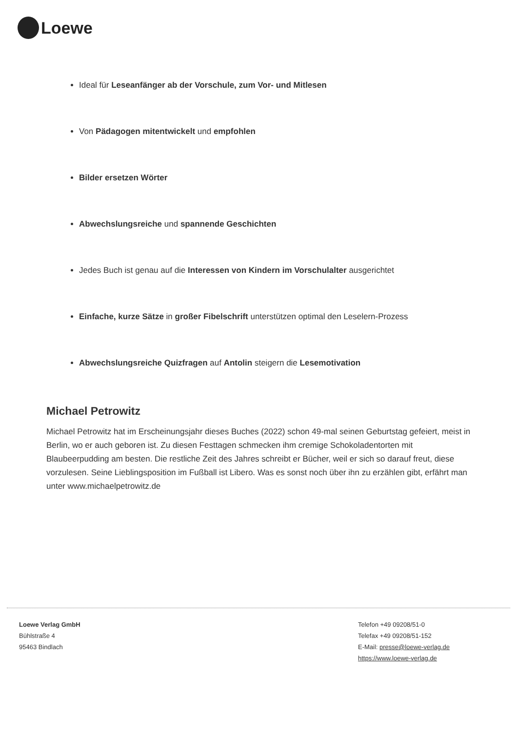Loewe
Ideal für Leseanfänger ab der Vorschule, zum Vor- und Mitlesen
Von Pädagogen mitentwickelt und empfohlen
Bilder ersetzen Wörter
Abwechslungsreiche und spannende Geschichten
Jedes Buch ist genau auf die Interessen von Kindern im Vorschulalter ausgerichtet
Einfache, kurze Sätze in großer Fibelschrift unterstützen optimal den Leselern-Prozess
Abwechslungsreiche Quizfragen auf Antolin steigern die Lesemotivation
Michael Petrowitz
Michael Petrowitz hat im Erscheinungsjahr dieses Buches (2022) schon 49-mal seinen Geburtstag gefeiert, meist in Berlin, wo er auch geboren ist. Zu diesen Festtagen schmecken ihm cremige Schokoladentorten mit Blaubeerpudding am besten. Die restliche Zeit des Jahres schreibt er Bücher, weil er sich so darauf freut, diese vorzulesen. Seine Lieblingsposition im Fußball ist Libero. Was es sonst noch über ihn zu erzählen gibt, erfährt man unter www.michaelpetrowitz.de
Loewe Verlag GmbH
Bühlstraße 4
95463 Bindlach
Telefon +49 09208/51-0
Telefax +49 09208/51-152
E-Mail: presse@loewe-verlag.de
https://www.loewe-verlag.de